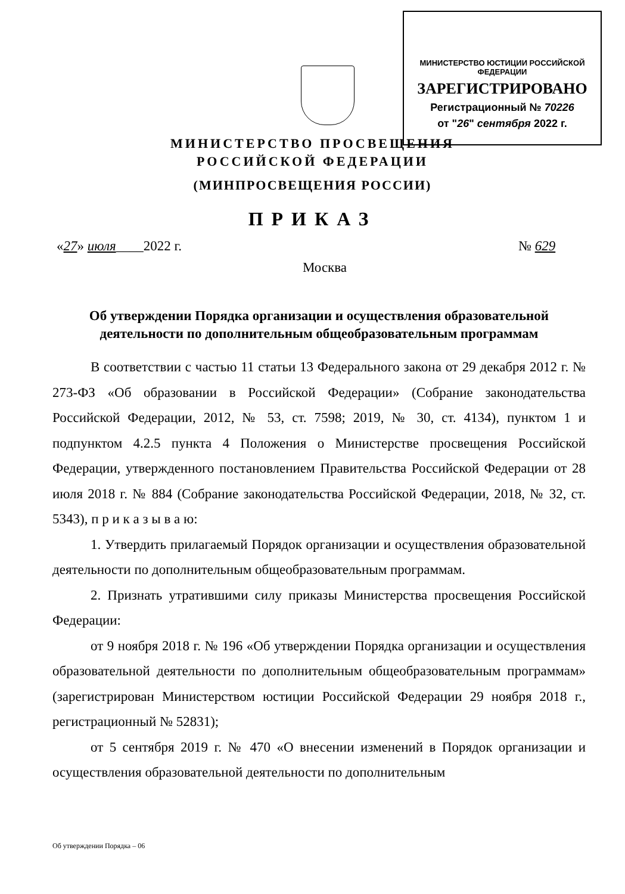МИНИСТЕРСТВО ЮСТИЦИИ РОССИЙСКОЙ ФЕДЕРАЦИИ
ЗАРЕГИСТРИРОВАНО
Регистрационный № 70226
от "26" сентября 2022 г.
МИНИСТЕРСТВО ПРОСВЕЩЕНИЯ
РОССИЙСКОЙ ФЕДЕРАЦИИ
(МИНПРОСВЕЩЕНИЯ РОССИИ)
ПРИКАЗ
«27» июля____2022 г. № 629
Москва
Об утверждении Порядка организации и осуществления образовательной деятельности по дополнительным общеобразовательным программам
В соответствии с частью 11 статьи 13 Федерального закона от 29 декабря 2012 г. № 273-ФЗ «Об образовании в Российской Федерации» (Собрание законодательства Российской Федерации, 2012, № 53, ст. 7598; 2019, № 30, ст. 4134), пунктом 1 и подпунктом 4.2.5 пункта 4 Положения о Министерстве просвещения Российской Федерации, утвержденного постановлением Правительства Российской Федерации от 28 июля 2018 г. № 884 (Собрание законодательства Российской Федерации, 2018, № 32, ст. 5343), п р и к а з ы в а ю:
1. Утвердить прилагаемый Порядок организации и осуществления образовательной деятельности по дополнительным общеобразовательным программам.
2. Признать утратившими силу приказы Министерства просвещения Российской Федерации:
от 9 ноября 2018 г. № 196 «Об утверждении Порядка организации и осуществления образовательной деятельности по дополнительным общеобразовательным программам» (зарегистрирован Министерством юстиции Российской Федерации 29 ноября 2018 г., регистрационный № 52831);
от 5 сентября 2019 г. № 470 «О внесении изменений в Порядок организации и осуществления образовательной деятельности по дополнительным
Об утверждении Порядка – 06